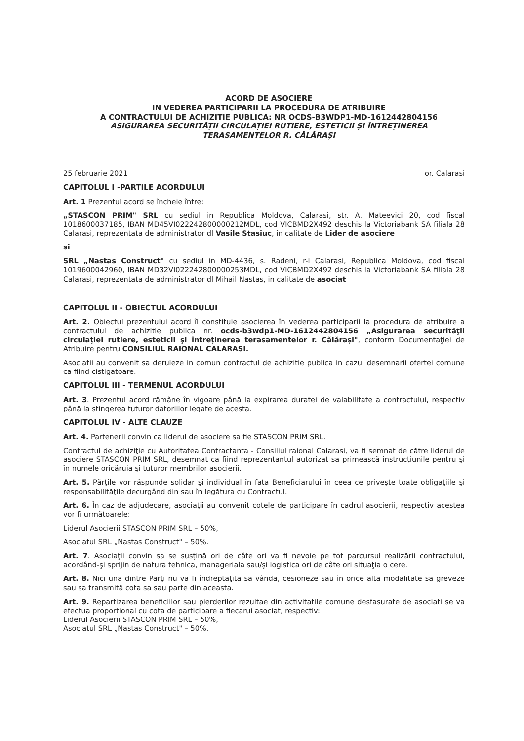ACORD DE ASOCIERE
IN VEDEREA PARTICIPARII LA PROCEDURA DE ATRIBUIRE
A CONTRACTULUI DE ACHIZITIE PUBLICA: NR OCDS-B3WDP1-MD-1612442804156
ASIGURAREA SECURITĂȚII CIRCULAȚIEI RUTIERE, ESTETICII ȘI ÎNTREȚINEREA TERASAMENTELOR R. CĂLĂRAȘI
25 februarie 2021 or. Calarasi
CAPITOLUL I -PARTILE ACORDULUI
Art. 1 Prezentul acord se încheie între:
„STASCON PRIM" SRL cu sediul in Republica Moldova, Calarasi, str. A. Mateevici 20, cod fiscal 1018600037185, IBAN MD45VI022242800000212MDL, cod VICBMD2X492 deschis la Victoriabank SA filiala 28 Calarasi, reprezentata de administrator dl Vasile Stasiuc, in calitate de Lider de asociere
si
SRL „Nastas Construct" cu sediul in MD-4436, s. Radeni, r-l Calarasi, Republica Moldova, cod fiscal 1019600042960, IBAN MD32VI022242800000253MDL, cod VICBMD2X492 deschis la Victoriabank SA filiala 28 Calarasi, reprezentata de administrator dl Mihail Nastas, in calitate de asociat
CAPITOLUL II - OBIECTUL ACORDULUI
Art. 2. Obiectul prezentului acord îl constituie asocierea în vederea participarii la procedura de atribuire a contractului de achizitie publica nr. ocds-b3wdp1-MD-1612442804156 „Asigurarea securităţii circulaţiei rutiere, esteticii şi întreţinerea terasamentelor r. Călăraşi", conform Documentaţiei de Atribuire pentru CONSILIUL RAIONAL CALARASI.
Asociatii au convenit sa deruleze in comun contractul de achizitie publica in cazul desemnarii ofertei comune ca fiind cistigatoare.
CAPITOLUL III - TERMENUL ACORDULUI
Art. 3. Prezentul acord rămâne în vigoare până la expirarea duratei de valabilitate a contractului, respectiv până la stingerea tuturor datoriilor legate de acesta.
CAPITOLUL IV - ALTE CLAUZE
Art. 4. Partenerii convin ca liderul de asociere sa fie STASCON PRIM SRL.
Contractul de achiziţie cu Autoritatea Contractanta - Consiliul raional Calarasi, va fi semnat de către liderul de asociere STASCON PRIM SRL, desemnat ca fiind reprezentantul autorizat sa primească instrucţiunile pentru şi în numele oricăruia şi tuturor membrilor asocierii.
Art. 5. Părţile vor răspunde solidar şi individual în fata Beneficiarului în ceea ce priveşte toate obligaţiile şi responsabilităţile decurgând din sau în legătura cu Contractul.
Art. 6. În caz de adjudecare, asociaţii au convenit cotele de participare în cadrul asocierii, respectiv acestea vor fi următoarele:
Liderul Asocierii STASCON PRIM SRL – 50%,
Asociatul SRL „Nastas Construct" – 50%.
Art. 7. Asociaţii convin sa se susţină ori de câte ori va fi nevoie pe tot parcursul realizării contractului, acordând-şi sprijin de natura tehnica, manageriala sau/şi logistica ori de câte ori situaţia o cere.
Art. 8. Nici una dintre Parţi nu va fi îndreptăţita sa vândă, cesioneze sau în orice alta modalitate sa greveze sau sa transmită cota sa sau parte din aceasta.
Art. 9. Repartizarea beneficiilor sau pierderilor rezultae din activitatile comune desfasurate de asociati se va efectua proportional cu cota de participare a fiecarui asociat, respectiv:
Liderul Asocierii STASCON PRIM SRL – 50%,
Asociatul SRL „Nastas Construct" – 50%.